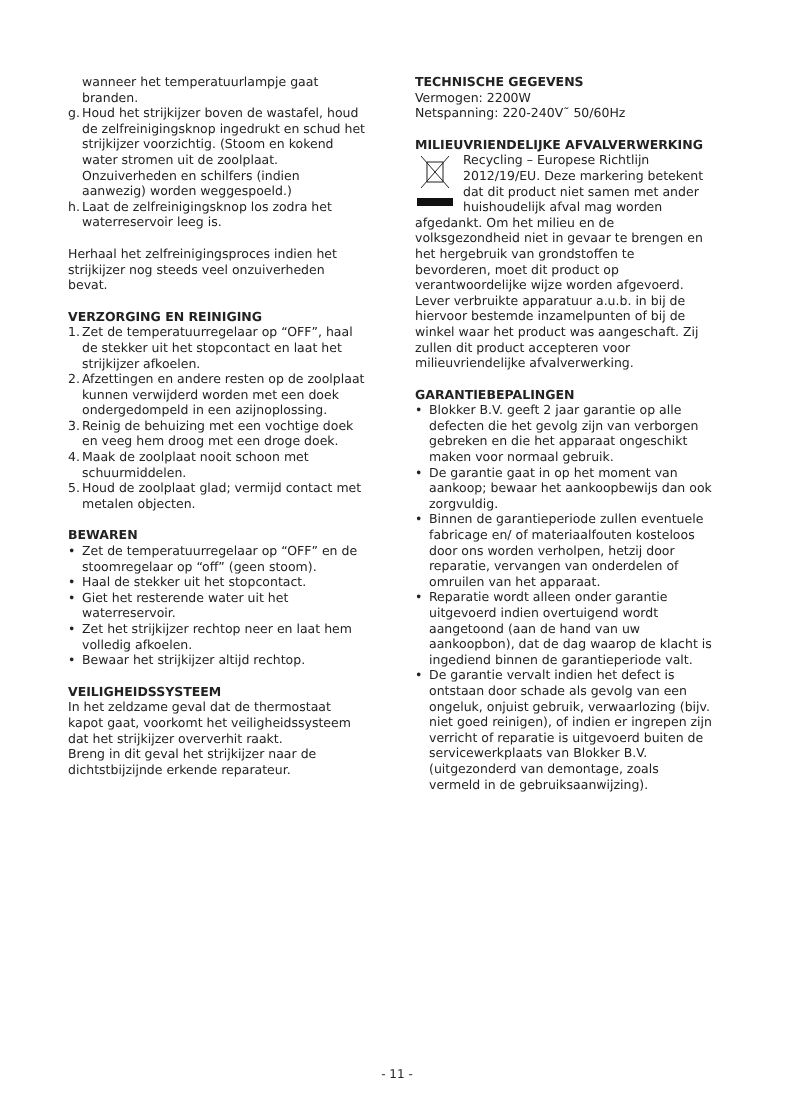wanneer het temperatuurlampje gaat branden.
g. Houd het strijkijzer boven de wastafel, houd de zelfreinigingsknop ingedrukt en schud het strijkijzer voorzichtig. (Stoom en kokend water stromen uit de zoolplaat. Onzuiverheden en schilfers (indien aanwezig) worden weggespoeld.)
h. Laat de zelfreinigingsknop los zodra het waterreservoir leeg is.
Herhaal het zelfreinigingsproces indien het strijkijzer nog steeds veel onzuiverheden bevat.
VERZORGING EN REINIGING
1. Zet de temperatuurregelaar op “OFF”, haal de stekker uit het stopcontact en laat het strijkijzer afkoelen.
2. Afzettingen en andere resten op de zoolplaat kunnen verwijderd worden met een doek ondergedompeld in een azijnoplossing.
3. Reinig de behuizing met een vochtige doek en veeg hem droog met een droge doek.
4. Maak de zoolplaat nooit schoon met schuurmiddelen.
5. Houd de zoolplaat glad; vermijd contact met metalen objecten.
BEWAREN
• Zet de temperatuurregelaar op “OFF” en de stoomregelaar op “off” (geen stoom).
• Haal de stekker uit het stopcontact.
• Giet het resterende water uit het waterreservoir.
• Zet het strijkijzer rechtop neer en laat hem volledig afkoelen.
• Bewaar het strijkijzer altijd rechtop.
VEILIGHEIDSSYSTEEM
In het zeldzame geval dat de thermostaat kapot gaat, voorkomt het veiligheidssysteem dat het strijkijzer oververhit raakt.
Breng in dit geval het strijkijzer naar de dichtstbijzijnde erkende reparateur.
TECHNISCHE GEGEVENS
Vermogen: 2200W
Netspanning: 220-240V˜ 50/60Hz
MILIEUVRIENDELIJKE AFVALVERWERKING
Recycling – Europese Richtlijn 2012/19/EU. Deze markering betekent dat dit product niet samen met ander huishoudelijk afval mag worden afgedankt. Om het milieu en de volksgezondheid niet in gevaar te brengen en het hergebruik van grondstoffen te bevorderen, moet dit product op verantwoordelijke wijze worden afgevoerd. Lever verbruikte apparatuur a.u.b. in bij de hiervoor bestemde inzamelpunten of bij de winkel waar het product was aangeschaft. Zij zullen dit product accepteren voor milieuvriendelijke afvalverwerking.
GARANTIEBEPALINGEN
• Blokker B.V. geeft 2 jaar garantie op alle defecten die het gevolg zijn van verborgen gebreken en die het apparaat ongeschikt maken voor normaal gebruik.
• De garantie gaat in op het moment van aankoop; bewaar het aankoopbewijs dan ook zorgvuldig.
• Binnen de garantieperiode zullen eventuele fabricage en/ of materiaalfouten kosteloos door ons worden verholpen, hetzij door reparatie, vervangen van onderdelen of omruilen van het apparaat.
• Reparatie wordt alleen onder garantie uitgevoerd indien overtuigend wordt aangetoond (aan de hand van uw aankoopbon), dat de dag waarop de klacht is ingediend binnen de garantieperiode valt.
• De garantie vervalt indien het defect is ontstaan door schade als gevolg van een ongeluk, onjuist gebruik, verwaarlozing (bijv. niet goed reinigen), of indien er ingrepen zijn verricht of reparatie is uitgevoerd buiten de servicewerkplaats van Blokker B.V. (uitgezonderd van demontage, zoals vermeld in de gebruiksaanwijzing).
- 11 -